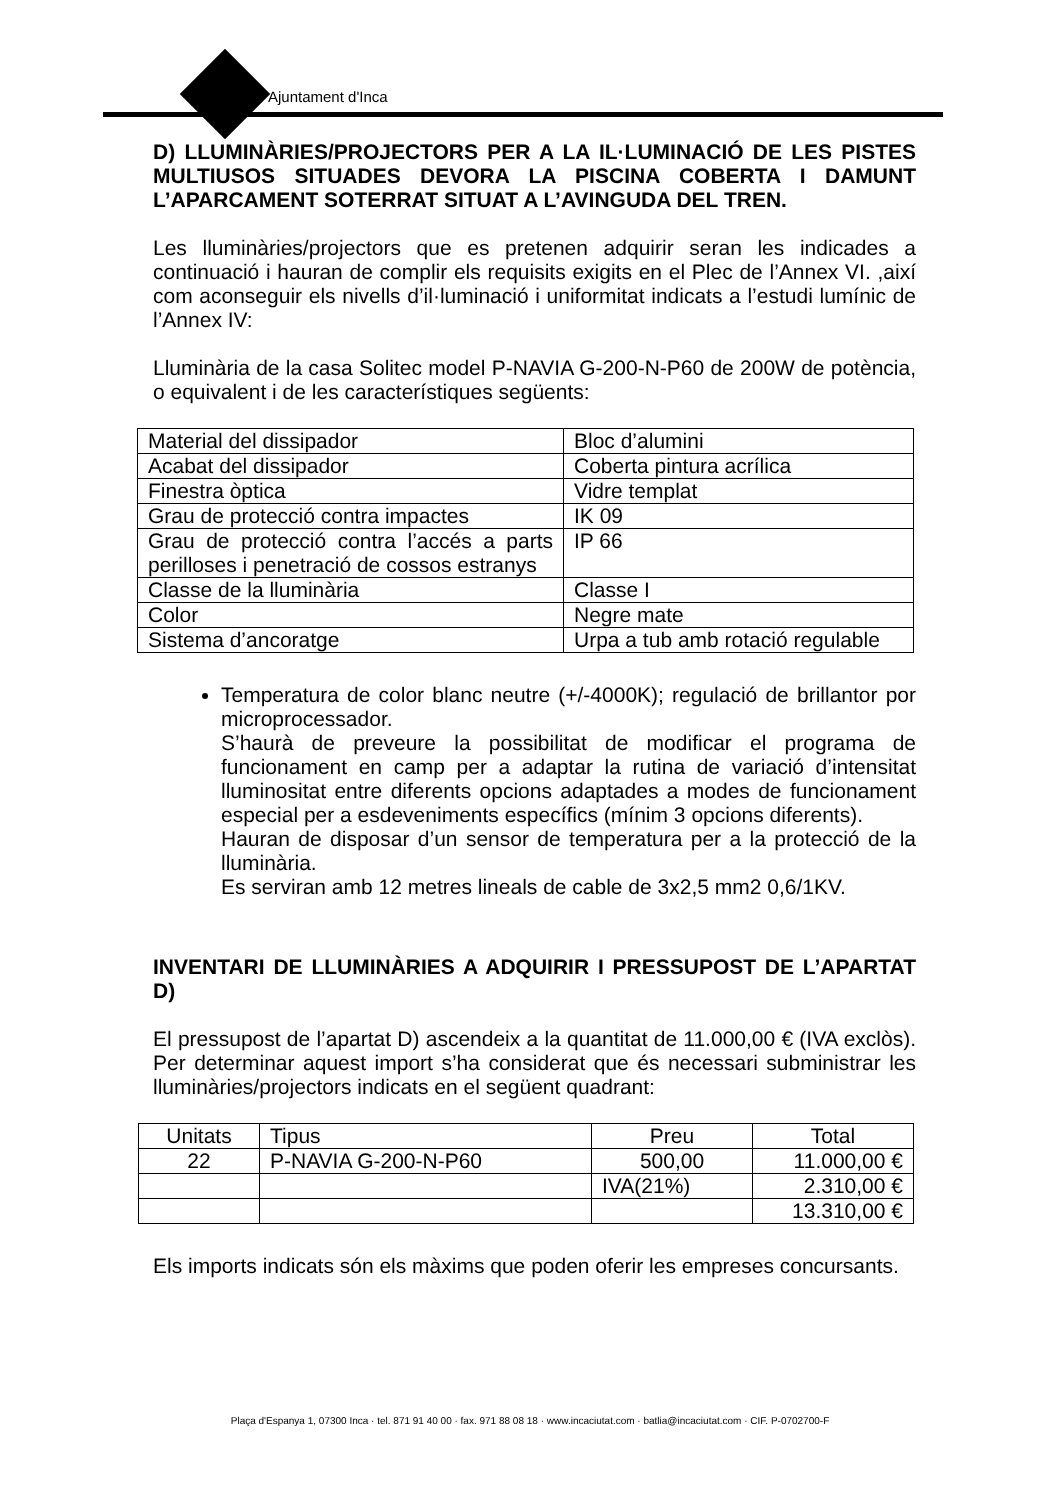Ajuntament d'Inca
D) LLUMINÀRIES/PROJECTORS PER A LA IL·LUMINACIÓ DE LES PISTES MULTIUSOS SITUADES DEVORA LA PISCINA COBERTA I DAMUNT L’APARCAMENT SOTERRAT SITUAT A L’AVINGUDA DEL TREN.
Les lluminàries/projectors que es pretenen adquirir seran les indicades a continuació i hauran de complir els requisits exigits en el Plec de l’Annex VI. ,així com aconseguir els nivells d’il·luminació i uniformitat indicats a l’estudi lumínic de l’Annex IV:
Lluminària de la casa Solitec model P-NAVIA G-200-N-P60 de 200W de potència, o equivalent i de les característiques següents:
| Material del dissipador | Bloc d’alumini |
| Acabat del dissipador | Coberta pintura acrílica |
| Finestra òptica | Vidre templat |
| Grau de protecció contra impactes | IK 09 |
| Grau de protecció contra l’accés a parts perilloses i penetració de cossos estranys | IP 66 |
| Classe de la lluminària | Classe I |
| Color | Negre mate |
| Sistema d’ancoratge | Urpa a tub amb rotació regulable |
Temperatura de color blanc neutre (+/-4000K); regulació de brillantor por microprocessador.
S’haurà de preveure la possibilitat de modificar el programa de funcionament en camp per a adaptar la rutina de variació d’intensitat lluminositat entre diferents opcions adaptades a modes de funcionament especial per a esdeveniments específics (mínim 3 opcions diferents).
Hauran de disposar d’un sensor de temperatura per a la protecció de la lluminària.
Es serviran amb 12 metres lineals de cable de 3x2,5 mm2 0,6/1KV.
INVENTARI DE LLUMINÀRIES A ADQUIRIR I PRESSUPOST DE L’APARTAT D)
El pressupost de l’apartat D) ascendeix a la quantitat de 11.000,00 € (IVA exclòs). Per determinar aquest import s’ha considerat que és necessari subministrar les lluminàries/projectors indicats en el següent quadrant:
| Unitats | Tipus | Preu | Total |
| --- | --- | --- | --- |
| 22 | P-NAVIA G-200-N-P60 | 500,00 | 11.000,00 € |
| | | IVA(21%) | 2.310,00 € |
| | | | 13.310,00 € |
Els imports indicats són els màxims que poden oferir les empreses concursants.
Plaça d'Espanya 1, 07300 Inca · tel. 871 91 40 00 · fax. 971 88 08 18 · www.incaciutat.com · batlia@incaciutat.com · CIF. P-0702700-F